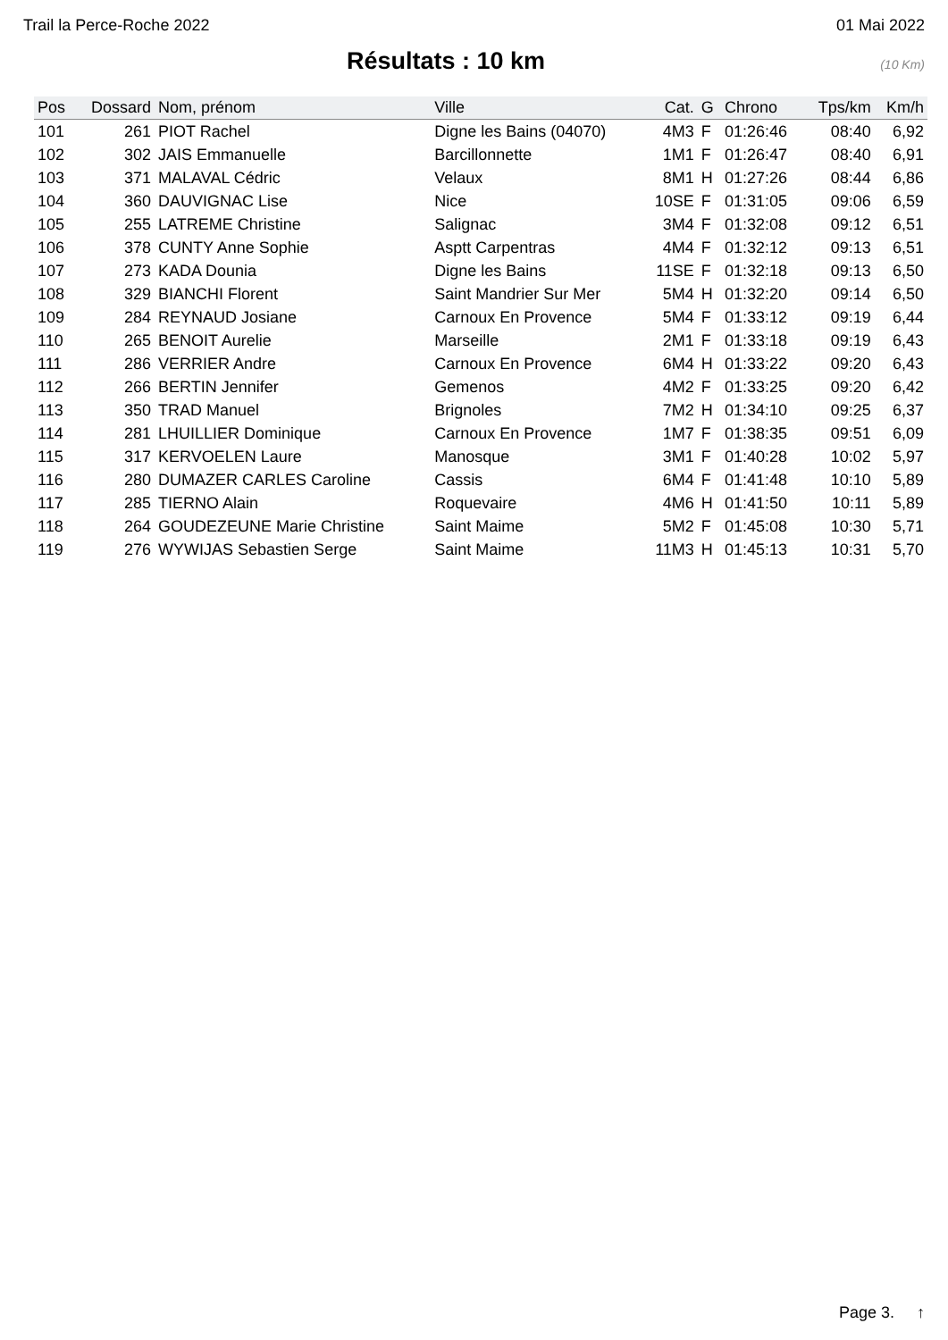Trail la Perce-Roche 2022 01 Mai 2022
Résultats : 10 km
(10 Km)
| Pos | Dossard | Nom, prénom | Ville | Cat. | G | Chrono | Tps/km | Km/h |
| --- | --- | --- | --- | --- | --- | --- | --- | --- |
| 101 | 261 | PIOT Rachel | Digne les Bains (04070) | 4M3 | F | 01:26:46 | 08:40 | 6,92 |
| 102 | 302 | JAIS Emmanuelle | Barcillonnette | 1M1 | F | 01:26:47 | 08:40 | 6,91 |
| 103 | 371 | MALAVAL Cédric | Velaux | 8M1 | H | 01:27:26 | 08:44 | 6,86 |
| 104 | 360 | DAUVIGNAC Lise | Nice | 10SE | F | 01:31:05 | 09:06 | 6,59 |
| 105 | 255 | LATREME Christine | Salignac | 3M4 | F | 01:32:08 | 09:12 | 6,51 |
| 106 | 378 | CUNTY Anne Sophie | Asptt Carpentras | 4M4 | F | 01:32:12 | 09:13 | 6,51 |
| 107 | 273 | KADA Dounia | Digne les Bains | 11SE | F | 01:32:18 | 09:13 | 6,50 |
| 108 | 329 | BIANCHI Florent | Saint Mandrier Sur Mer | 5M4 | H | 01:32:20 | 09:14 | 6,50 |
| 109 | 284 | REYNAUD Josiane | Carnoux En Provence | 5M4 | F | 01:33:12 | 09:19 | 6,44 |
| 110 | 265 | BENOIT Aurelie | Marseille | 2M1 | F | 01:33:18 | 09:19 | 6,43 |
| 111 | 286 | VERRIER Andre | Carnoux En Provence | 6M4 | H | 01:33:22 | 09:20 | 6,43 |
| 112 | 266 | BERTIN Jennifer | Gemenos | 4M2 | F | 01:33:25 | 09:20 | 6,42 |
| 113 | 350 | TRAD Manuel | Brignoles | 7M2 | H | 01:34:10 | 09:25 | 6,37 |
| 114 | 281 | LHUILLIER Dominique | Carnoux En Provence | 1M7 | F | 01:38:35 | 09:51 | 6,09 |
| 115 | 317 | KERVOELEN Laure | Manosque | 3M1 | F | 01:40:28 | 10:02 | 5,97 |
| 116 | 280 | DUMAZER CARLES Caroline | Cassis | 6M4 | F | 01:41:48 | 10:10 | 5,89 |
| 117 | 285 | TIERNO Alain | Roquevaire | 4M6 | H | 01:41:50 | 10:11 | 5,89 |
| 118 | 264 | GOUDEZEUNE Marie Christine | Saint Maime | 5M2 | F | 01:45:08 | 10:30 | 5,71 |
| 119 | 276 | WYWIJAS Sebastien Serge | Saint Maime | 11M3 | H | 01:45:13 | 10:31 | 5,70 |
Page 3. ↑